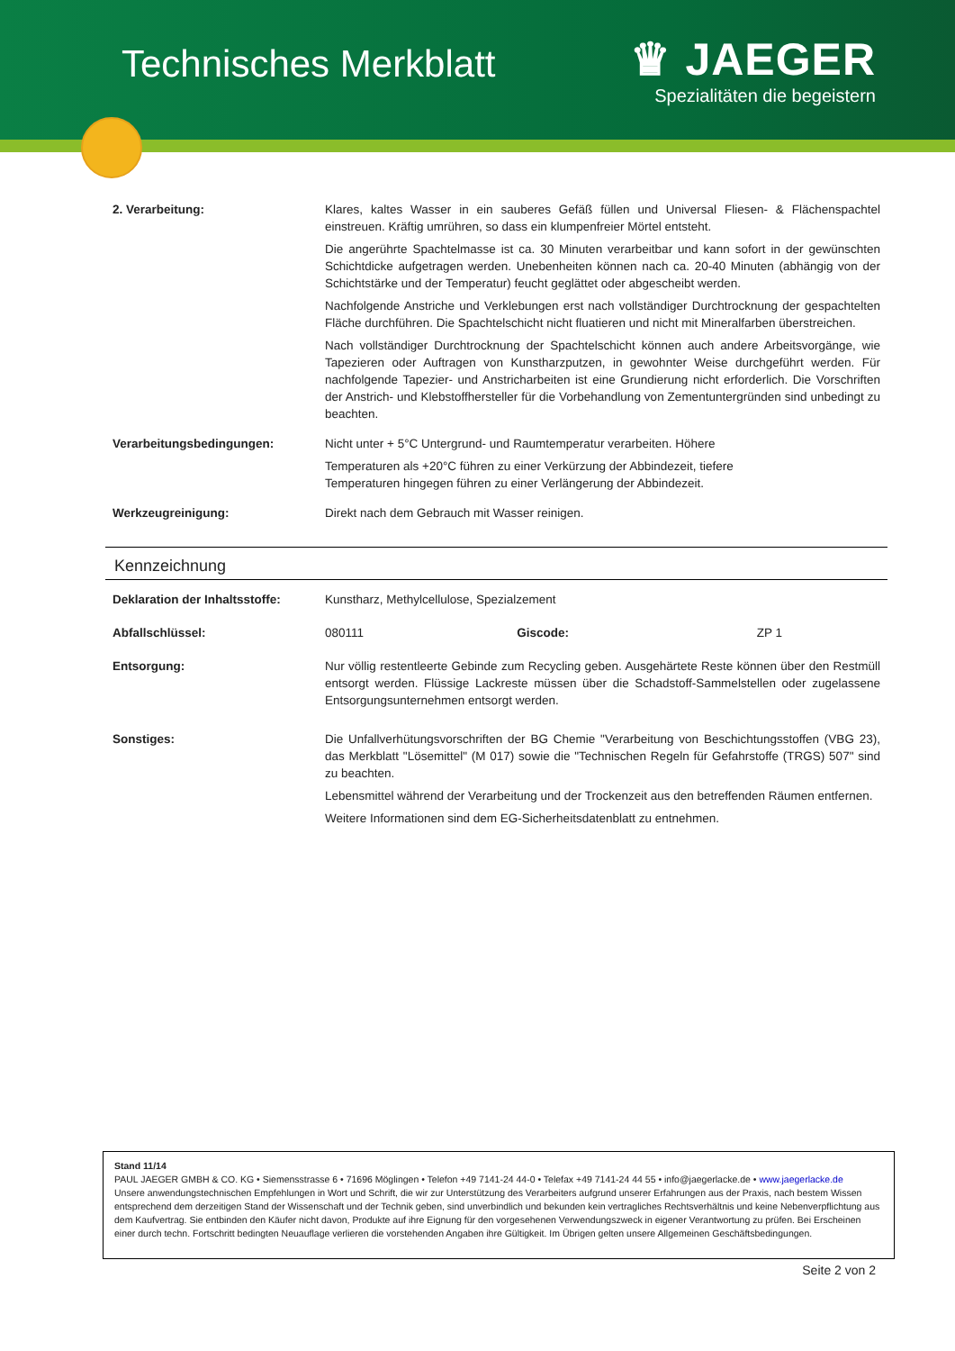Technisches Merkblatt
♛ JAEGER
Spezialitäten die begeistern
| 2. Verarbeitung: | Klares, kaltes Wasser in ein sauberes Gefäß füllen und Universal Fliesen- & Flächenspachtel einstreuen. Kräftig umrühren, so dass ein klumpenfreier Mörtel entsteht. Die angerührte Spachtelmasse ist ca. 30 Minuten verarbeitbar und kann sofort in der gewünschten Schichtdicke aufgetragen werden. Unebenheiten können nach ca. 20-40 Minuten (abhängig von der Schichtstärke und der Temperatur) feucht geglättet oder abgescheibt werden. Nachfolgende Anstriche und Verklebungen erst nach vollständiger Durchtrocknung der gespachtelten Fläche durchführen. Die Spachtelschicht nicht fluatieren und nicht mit Mineralfarben überstreichen. Nach vollständiger Durchtrocknung der Spachtelschicht können auch andere Arbeitsvorgänge, wie Tapezieren oder Auftragen von Kunstharzputzen, in gewohnter Weise durchgeführt werden. Für nachfolgende Tapezier- und Anstricharbeiten ist eine Grundierung nicht erforderlich. Die Vorschriften der Anstrich- und Klebstoffhersteller für die Vorbehandlung von Zementuntergründen sind unbedingt zu beachten. |
| Verarbeitungsbedingungen: | Nicht unter + 5°C Untergrund- und Raumtemperatur verarbeiten. Höhere Temperaturen als +20°C führen zu einer Verkürzung der Abbindezeit, tiefere Temperaturen hingegen führen zu einer Verlängerung der Abbindezeit. |
| Werkzeugreinigung: | Direkt nach dem Gebrauch mit Wasser reinigen. |
Kennzeichnung
| Deklaration der Inhaltsstoffe: | Kunstharz, Methylcellulose, Spezialzement | | |
| Abfallschlüssel: | 080111 | Giscode: | ZP 1 |
| Entsorgung: | Nur völlig restentleerte Gebinde zum Recycling geben. Ausgehärtete Reste können über den Restmüll entsorgt werden. Flüssige Lackreste müssen über die Schadstoff-Sammelstellen oder zugelassene Entsorgungsunternehmen entsorgt werden. | | |
| Sonstiges: | Die Unfallverhütungsvorschriften der BG Chemie "Verarbeitung von Beschichtungsstoffen (VBG 23), das Merkblatt "Lösemittel" (M 017) sowie die "Technischen Regeln für Gefahrstoffe (TRGS) 507" sind zu beachten. Lebensmittel während der Verarbeitung und der Trockenzeit aus den betreffenden Räumen entfernen. Weitere Informationen sind dem EG-Sicherheitsdatenblatt zu entnehmen. | | |
Stand 11/14
PAUL JAEGER GMBH & CO. KG • Siemensstrasse 6 • 71696 Möglingen • Telefon +49 7141-24 44-0 • Telefax +49 7141-24 44 55 • info@jaegerlacke.de • www.jaegerlacke.de
Unsere anwendungstechnischen Empfehlungen in Wort und Schrift, die wir zur Unterstützung des Verarbeiters aufgrund unserer Erfahrungen aus der Praxis, nach bestem Wissen entsprechend dem derzeitigen Stand der Wissenschaft und der Technik geben, sind unverbindlich und bekunden kein vertragliches Rechtsverhältnis und keine Nebenverpflichtung aus dem Kaufvertrag. Sie entbinden den Käufer nicht davon, Produkte auf ihre Eignung für den vorgesehenen Verwendungszweck in eigener Verantwortung zu prüfen. Bei Erscheinen einer durch techn. Fortschritt bedingten Neuauflage verlieren die vorstehenden Angaben ihre Gültigkeit. Im Übrigen gelten unsere Allgemeinen Geschäftsbedingungen.
Seite 2 von 2